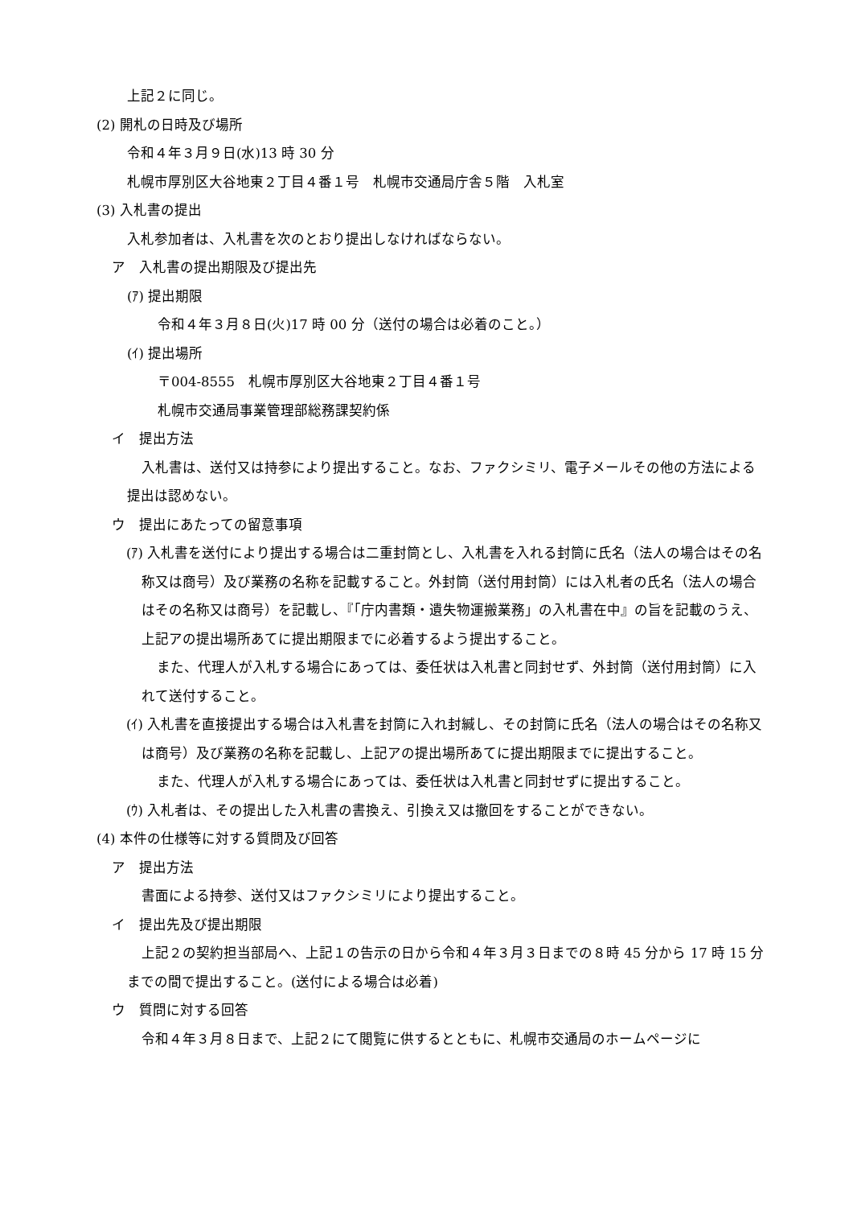上記２に同じ。
(2) 開札の日時及び場所
令和４年３月９日(水)13 時 30 分
札幌市厚別区大谷地東２丁目４番１号　札幌市交通局庁舎５階　入札室
(3) 入札書の提出
入札参加者は、入札書を次のとおり提出しなければならない。
ア　入札書の提出期限及び提出先
(ｱ) 提出期限
令和４年３月８日(火)17 時 00 分（送付の場合は必着のこと。）
(ｲ) 提出場所
〒004-8555　札幌市厚別区大谷地東２丁目４番１号
札幌市交通局事業管理部総務課契約係
イ　提出方法
入札書は、送付又は持参により提出すること。なお、ファクシミリ、電子メールその他の方法による提出は認めない。
ウ　提出にあたっての留意事項
(ｱ) 入札書を送付により提出する場合は二重封筒とし、入札書を入れる封筒に氏名（法人の場合はその名称又は商号）及び業務の名称を記載すること。外封筒（送付用封筒）には入札者の氏名（法人の場合はその名称又は商号）を記載し、『「庁内書類・遺失物運搬業務」の入札書在中』の旨を記載のうえ、上記アの提出場所あてに提出期限までに必着するよう提出すること。
また、代理人が入札する場合にあっては、委任状は入札書と同封せず、外封筒（送付用封筒）に入れて送付すること。
(ｲ) 入札書を直接提出する場合は入札書を封筒に入れ封緘し、その封筒に氏名（法人の場合はその名称又は商号）及び業務の名称を記載し、上記アの提出場所あてに提出期限までに提出すること。
また、代理人が入札する場合にあっては、委任状は入札書と同封せずに提出すること。
(ｳ) 入札者は、その提出した入札書の書換え、引換え又は撤回をすることができない。
(4) 本件の仕様等に対する質問及び回答
ア　提出方法
書面による持参、送付又はファクシミリにより提出すること。
イ　提出先及び提出期限
上記２の契約担当部局へ、上記１の告示の日から令和４年３月３日までの８時 45 分から 17 時 15 分までの間で提出すること。(送付による場合は必着)
ウ　質問に対する回答
令和４年３月８日まで、上記２にて閲覧に供するとともに、札幌市交通局のホームページに